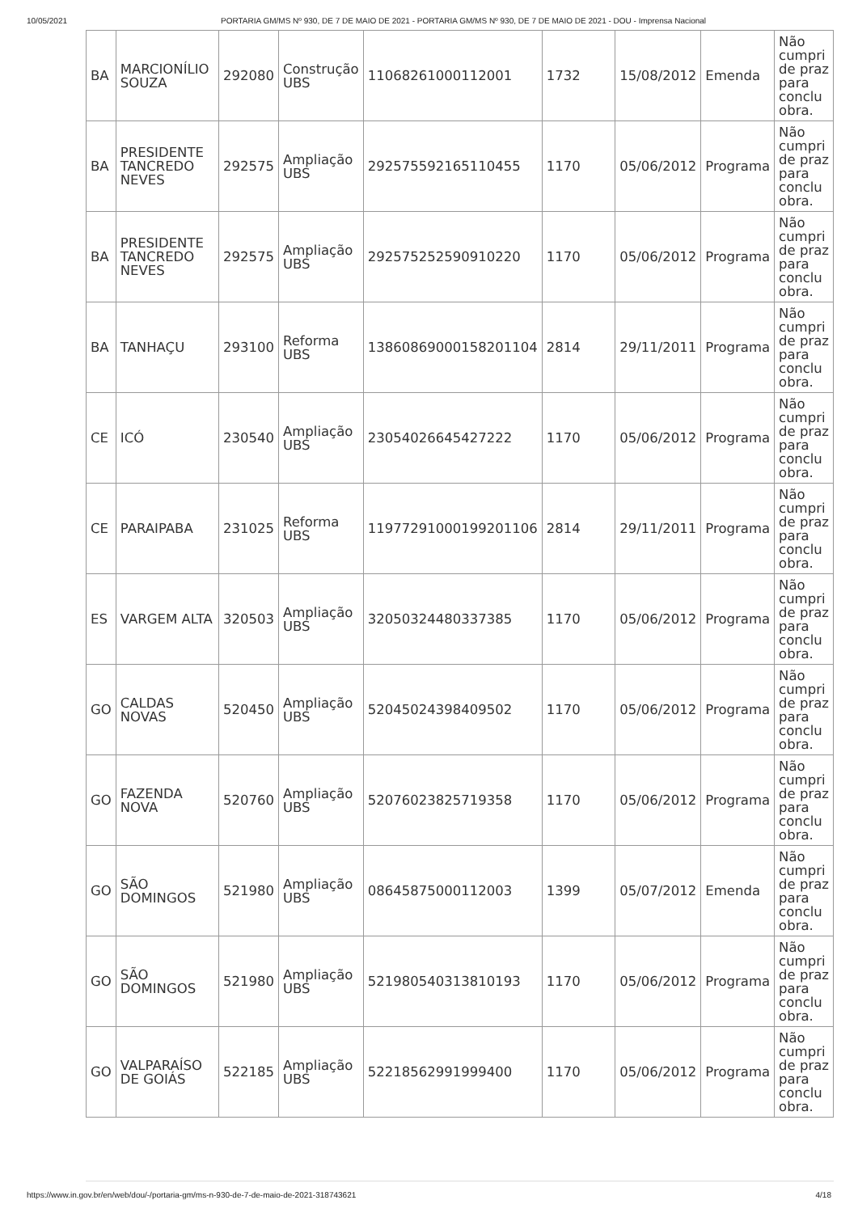10/05/2021 PORTARIA GM/MS Nº 930, DE 7 DE MAIO DE 2021 - PORTARIA GM/MS Nº 930, DE 7 DE MAIO DE 2021 - DOU - Imprensa Nacional
| BA | MARCIONÍLIO SOUZA | 292080 | Construção UBS | 11068261000112001 | 1732 | 15/08/2012 | Emenda | Não cumpri de praz para conclu obra. |
| BA | PRESIDENTE TANCREDO NEVES | 292575 | Ampliação UBS | 292575592165110455 | 1170 | 05/06/2012 | Programa | Não cumpri de praz para conclu obra. |
| BA | PRESIDENTE TANCREDO NEVES | 292575 | Ampliação UBS | 292575252590910220 | 1170 | 05/06/2012 | Programa | Não cumpri de praz para conclu obra. |
| BA | TANHAÇU | 293100 | Reforma UBS | 13860869000158201104 | 2814 | 29/11/2011 | Programa | Não cumpri de praz para conclu obra. |
| CE | ICÓ | 230540 | Ampliação UBS | 230540266454272​22 | 1170 | 05/06/2012 | Programa | Não cumpri de praz para conclu obra. |
| CE | PARAIPABA | 231025 | Reforma UBS | 11977291000199201106 | 2814 | 29/11/2011 | Programa | Não cumpri de praz para conclu obra. |
| ES | VARGEM ALTA | 320503 | Ampliação UBS | 32050324480337385 | 1170 | 05/06/2012 | Programa | Não cumpri de praz para conclu obra. |
| GO | CALDAS NOVAS | 520450 | Ampliação UBS | 52045024398409502 | 1170 | 05/06/2012 | Programa | Não cumpri de praz para conclu obra. |
| GO | FAZENDA NOVA | 520760 | Ampliação UBS | 52076023825719358 | 1170 | 05/06/2012 | Programa | Não cumpri de praz para conclu obra. |
| GO | SÃO DOMINGOS | 521980 | Ampliação UBS | 08645875000112003 | 1399 | 05/07/2012 | Emenda | Não cumpri de praz para conclu obra. |
| GO | SÃO DOMINGOS | 521980 | Ampliação UBS | 521980540313810193 | 1170 | 05/06/2012 | Programa | Não cumpri de praz para conclu obra. |
| GO | VALPARAÍSO DE GOIÁS | 522185 | Ampliação UBS | 52218562991999400 | 1170 | 05/06/2012 | Programa | Não cumpri de praz para conclu obra. |
https://www.in.gov.br/en/web/dou/-/portaria-gm/ms-n-930-de-7-de-maio-de-2021-318743621 4/18